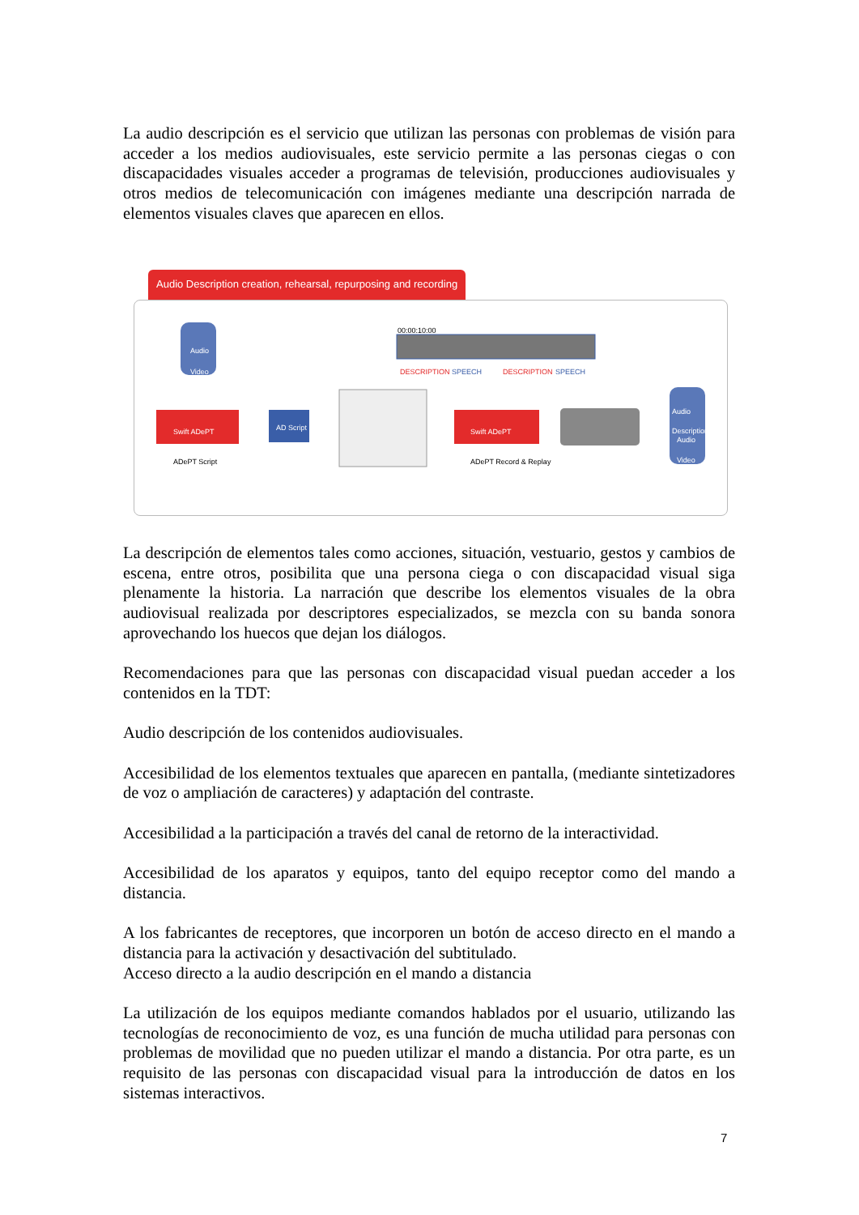La audio descripción es el servicio que utilizan las personas con problemas de visión para acceder a los medios audiovisuales, este servicio permite a las personas ciegas o con discapacidades visuales acceder a programas de televisión, producciones audiovisuales y otros medios de telecomunicación con imágenes mediante una descripción narrada de elementos visuales claves que aparecen en ellos.
Audio Description creation, rehearsal, repurposing and recording
Audio
Video
Swift ADePT AD Script
ADePT Script
00:00:10:00
DESCRIPTION SPEECH DESCRIPTION SPEECH
Swift ADePT
ADePT Record & Replay
Audio Description
Audio
Video
La descripción de elementos tales como acciones, situación, vestuario, gestos y cambios de escena, entre otros, posibilita que una persona ciega o con discapacidad visual siga plenamente la historia. La narración que describe los elementos visuales de la obra audiovisual realizada por descriptores especializados, se mezcla con su banda sonora aprovechando los huecos que dejan los diálogos.
Recomendaciones para que las personas con discapacidad visual puedan acceder a los contenidos en la TDT:
Audio descripción de los contenidos audiovisuales.
Accesibilidad de los elementos textuales que aparecen en pantalla, (mediante sintetizadores de voz o ampliación de caracteres) y adaptación del contraste.
Accesibilidad a la participación a través del canal de retorno de la interactividad.
Accesibilidad de los aparatos y equipos, tanto del equipo receptor como del mando a distancia.
A los fabricantes de receptores, que incorporen un botón de acceso directo en el mando a distancia para la activación y desactivación del subtitulado.
Acceso directo a la audio descripción en el mando a distancia
La utilización de los equipos mediante comandos hablados por el usuario, utilizando las tecnologías de reconocimiento de voz, es una función de mucha utilidad para personas con problemas de movilidad que no pueden utilizar el mando a distancia. Por otra parte, es un requisito de las personas con discapacidad visual para la introducción de datos en los sistemas interactivos.
7